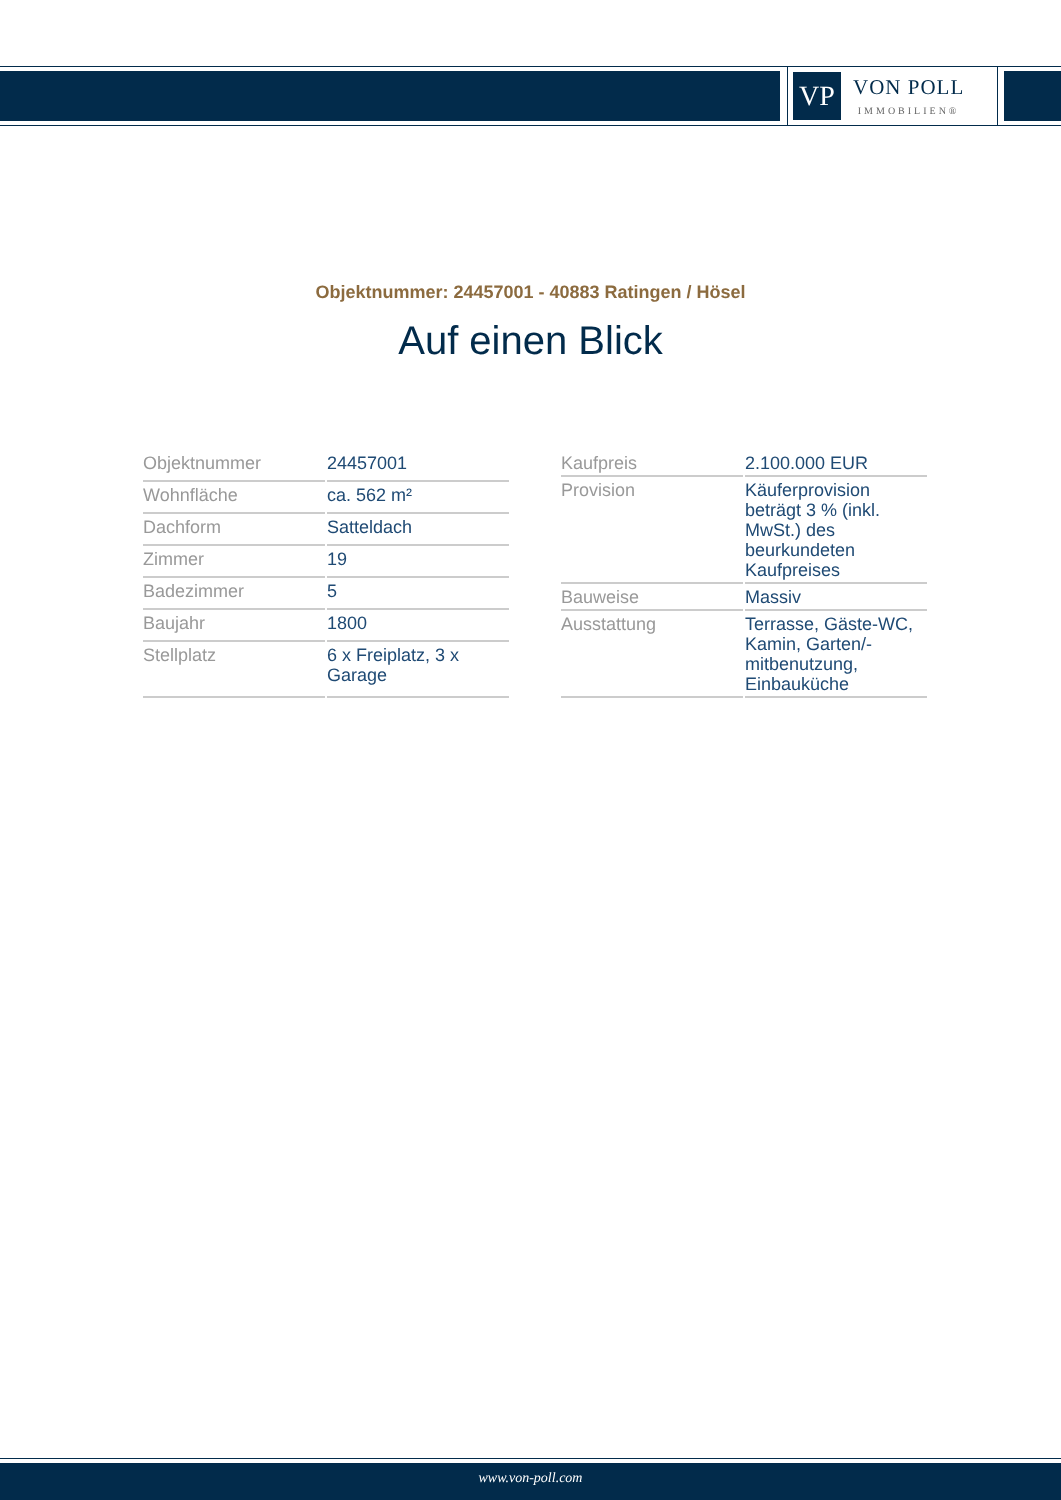VP
VON POLL
IMMOBILIEN®
Objektnummer: 24457001 - 40883 Ratingen / Hösel
Auf einen Blick
| Objektnummer | 24457001 |
| Wohnfläche | ca. 562 m² |
| Dachform | Satteldach |
| Zimmer | 19 |
| Badezimmer | 5 |
| Baujahr | 1800 |
| Stellplatz | 6 x Freiplatz, 3 x Garage |
| Kaufpreis | 2.100.000 EUR |
| Provision | Käuferprovision beträgt 3 % (inkl. MwSt.) des beurkundeten Kaufpreises |
| Bauweise | Massiv |
| Ausstattung | Terrasse, Gäste-WC, Kamin, Garten/-mitbenutzung, Einbauküche |
www.von-poll.com